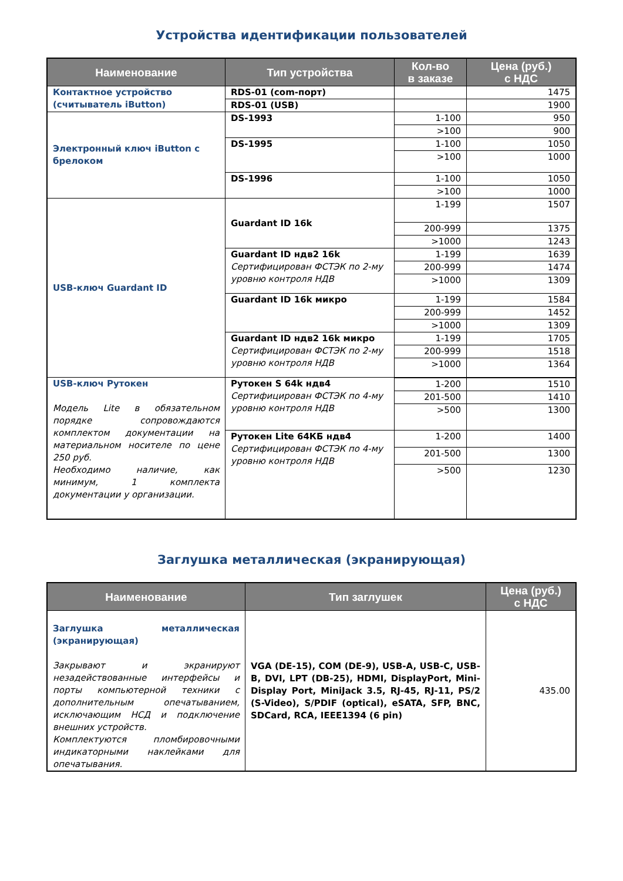Устройства идентификации пользователей
| Наименование | Тип устройства | Кол-во в заказе | Цена (руб.) с НДС |
| --- | --- | --- | --- |
| Контактное устройство (считыватель iButton) | RDS-01 (com-порт) | | 1475 |
| | RDS-01 (USB) | | 1900 |
| Электронный ключ iButton с брелоком | DS-1993 | 1-100 | 950 |
| | | >100 | 900 |
| | DS-1995 | 1-100 | 1050 |
| | | >100 | 1000 |
| | DS-1996 | 1-100 | 1050 |
| | | >100 | 1000 |
| USB-ключ Guardant ID | Guardant ID 16k | 1-199 | 1507 |
| | | 200-999 | 1375 |
| | | >1000 | 1243 |
| | Guardant ID ндв2 16k Сертифицирован ФСТЭК по 2-му уровню контроля НДВ | 1-199 | 1639 |
| | | 200-999 | 1474 |
| | | >1000 | 1309 |
| | Guardant ID 16k микро | 1-199 | 1584 |
| | | 200-999 | 1452 |
| | | >1000 | 1309 |
| | Guardant ID ндв2 16k микро Сертифицирован ФСТЭК по 2-му уровню контроля НДВ | 1-199 | 1705 |
| | | 200-999 | 1518 |
| | | >1000 | 1364 |
| USB-ключ Рутокен Модель Lite в обязательном порядке сопровождаются комплектом документации на материальном носителе по цене 250 руб. Необходимо наличие, как минимум, 1 комплекта документации у организации. | Рутокен S 64k ндв4 Сертифицирован ФСТЭК по 4-му уровню контроля НДВ | | |
| | | 1-200 | 1510 |
| | | 201-500 | 1410 |
| | | >500 | 1300 |
| | Рутокен Lite 64КБ ндв4 Сертифицирован ФСТЭК по 4-му уровню контроля НДВ | 1-200 | 1400 |
| | | 201-500 | 1300 |
| | | >500 | 1230 |
Заглушка металлическая (экранирующая)
| Наименование | Тип заглушек | Цена (руб.) с НДС |
| --- | --- | --- |
| Заглушка металлическая (экранирующая) Закрывают и экранируют незадействованные интерфейсы и порты компьютерной техники с дополнительным опечатыванием, исключающим НСД и подключение внешних устройств. Комплектуются пломбировочными индикаторными наклейками для опечатывания. | VGA (DE-15), COM (DE-9), USB-A, USB-C, USB-B, DVI, LPT (DB-25), HDMI, DisplayPort, Mini-Display Port, MiniJack 3.5, RJ-45, RJ-11, PS/2 (S-Video), S/PDIF (optical), eSATA, SFP, BNC, SDCard, RCA, IEEE1394 (6 pin) | 435.00 |